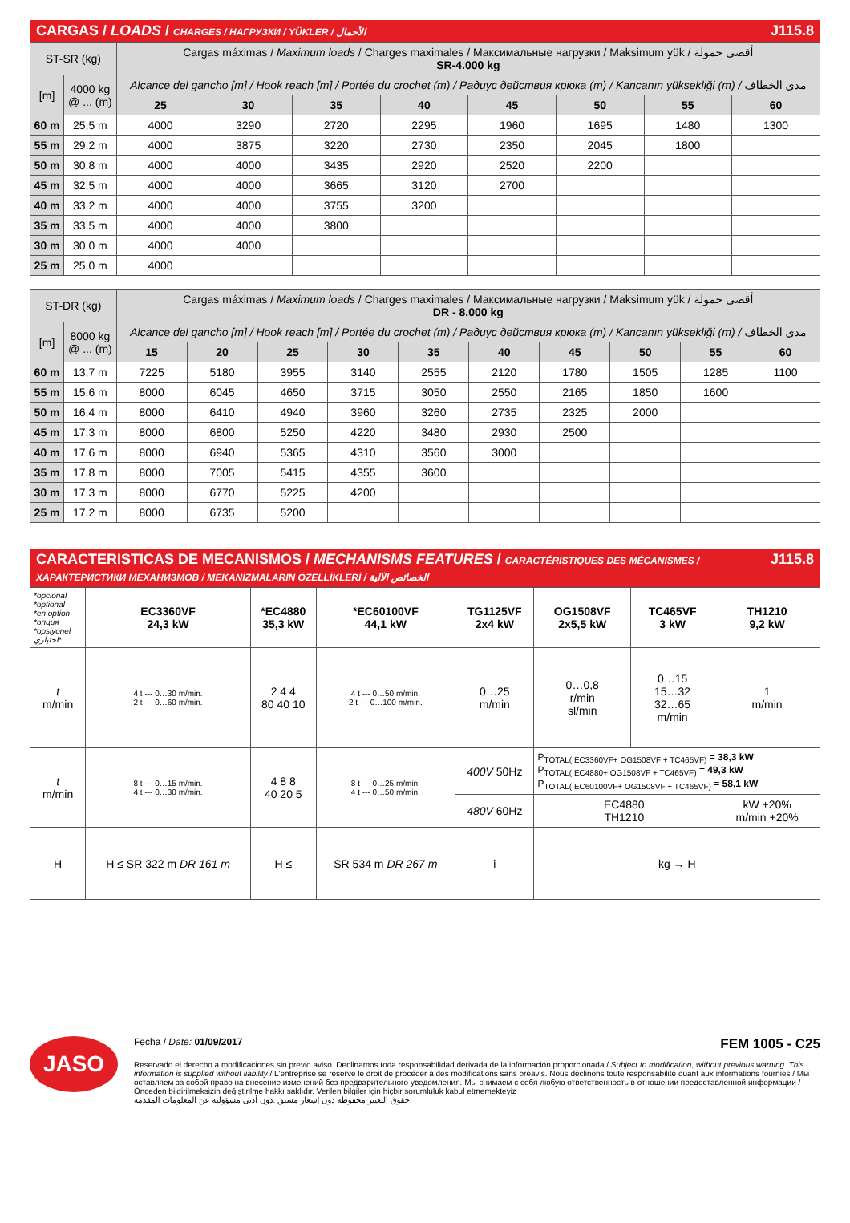CARGAS / LOADS / CHARGES / НАГРУЗКИ / YÜKLER / الأحمال J115.8
| ST-SR (kg) | | Cargas máximas / Maximum loads / Charges maximales / Максимальные нагрузки / Maksimum yük / أقصى حمولة SR-4.000 kg | | | | | | | |
| [m] | 4000 kg @ ... (m) | Alcance del gancho [m] / Hook reach [m] / Portée du crochet (m) / Радиус действия крюка (m) / Kancanın yüksekliği (m) / مدى الخطاف | | | | | | | |
| | | 25 | 30 | 35 | 40 | 45 | 50 | 55 | 60 |
| 60 m | 25,5 m | 4000 | 3290 | 2720 | 2295 | 1960 | 1695 | 1480 | 1300 |
| 55 m | 29,2 m | 4000 | 3875 | 3220 | 2730 | 2350 | 2045 | 1800 | |
| 50 m | 30,8 m | 4000 | 4000 | 3435 | 2920 | 2520 | 2200 | | |
| 45 m | 32,5 m | 4000 | 4000 | 3665 | 3120 | 2700 | | | |
| 40 m | 33,2 m | 4000 | 4000 | 3755 | 3200 | | | | |
| 35 m | 33,5 m | 4000 | 4000 | 3800 | | | | | |
| 30 m | 30,0 m | 4000 | 4000 | | | | | | |
| 25 m | 25,0 m | 4000 | | | | | | | |
| ST-DR (kg) | | Cargas máximas / Maximum loads / Charges maximales / Максимальные нагрузки / Maksimum yük / أقصى حمولة DR - 8.000 kg | | | | | | | | | |
| [m] | 8000 kg @ ... (m) | Alcance del gancho [m] / Hook reach [m] / Portée du crochet (m) / Радиус действия крюка (m) / Kancanın yüksekliği (m) / مدى الخطاف | | | | | | | | | |
| | | 15 | 20 | 25 | 30 | 35 | 40 | 45 | 50 | 55 | 60 |
| 60 m | 13,7 m | 7225 | 5180 | 3955 | 3140 | 2555 | 2120 | 1780 | 1505 | 1285 | 1100 |
| 55 m | 15,6 m | 8000 | 6045 | 4650 | 3715 | 3050 | 2550 | 2165 | 1850 | 1600 | |
| 50 m | 16,4 m | 8000 | 6410 | 4940 | 3960 | 3260 | 2735 | 2325 | 2000 | | |
| 45 m | 17,3 m | 8000 | 6800 | 5250 | 4220 | 3480 | 2930 | 2500 | | | |
| 40 m | 17,6 m | 8000 | 6940 | 5365 | 4310 | 3560 | 3000 | | | | |
| 35 m | 17,8 m | 8000 | 7005 | 5415 | 4355 | 3600 | | | | | |
| 30 m | 17,3 m | 8000 | 6770 | 5225 | 4200 | | | | | | |
| 25 m | 17,2 m | 8000 | 6735 | 5200 | | | | | | | |
CARACTERISTICAS DE MECANISMOS / MECHANISMS FEATURES / CARACTÉRISTIQUES DES MÉCANISMES / ХАРАКТЕРИСТИКИ МЕХАНИЗМОВ / MEKANİZMALARIN ÖZELLİKLERİ / الخصائص الآلية J115.8
| *opcional *optional *en option *опция *opsiyonel اختياري* | EC3360VF 24,3 kW | *EC4880 35,3 kW | *EC60100VF 44,1 kW | TG1125VF 2x4 kW | OG1508VF 2x5,5 kW | TC465VF 3 kW | TH1210 9,2 kW |
| t m/min | 4 t --- 0…30 m/min. 2 t --- 0…60 m/min. | 2 4 4 80 40 10 | 4 t --- 0…50 m/min. 2 t --- 0…100 m/min. | 0…25 m/min | 0…0,8 r/min sl/min | 0…15 15…32 32…65 m/min | 1 m/min |
| t m/min | 8 t --- 0…15 m/min. 4 t --- 0…30 m/min. | 4 8 8 40 20 5 | 8 t --- 0…25 m/min. 4 t --- 0…50 m/min. | 400V 50Hz | P<sub>TOTAL( EC3360VF+ OG1508VF + TC465VF)</sub> = 38,3 kW P<sub>TOTAL( EC4880+ OG1508VF + TC465VF)</sub> = 49,3 kW P<sub>TOTAL( EC60100VF+ OG1508VF + TC465VF)</sub> = 58,1 kW | | |
| | | | | 480V 60Hz | EC4880 TH1210 | | kW +20% m/min +20% |
| H | H ≤ SR 322 m DR 161 m | H ≤ | SR 534 m DR 267 m | i | kg → H | | |
JASO
Fecha / Date: 01/09/2017 FEM 1005 - C25
Reservado el derecho a modificaciones sin previo aviso. Declinamos toda responsabilidad derivada de la información proporcionada / Subject to modification, without previous warning. This information is supplied without liability / L'entreprise se réserve le droit de procéder à des modifications sans préavis. Nous déclinons toute responsabilité quant aux informations fournies / Мы оставляем за собой право на внесение изменений без предварительного уведомления. Мы снимаем с себя любую ответственность в отношении предоставленной информации / Önceden bildirilmeksizin değiştirilme hakkı saklıdır. Verilen bilgiler için hiçbir sorumluluk kabul etmemekteyiz
حقوق التغيير محفوظة دون إشعار مسبق .دون أدنى مسؤولية عن المعلومات المقدمة